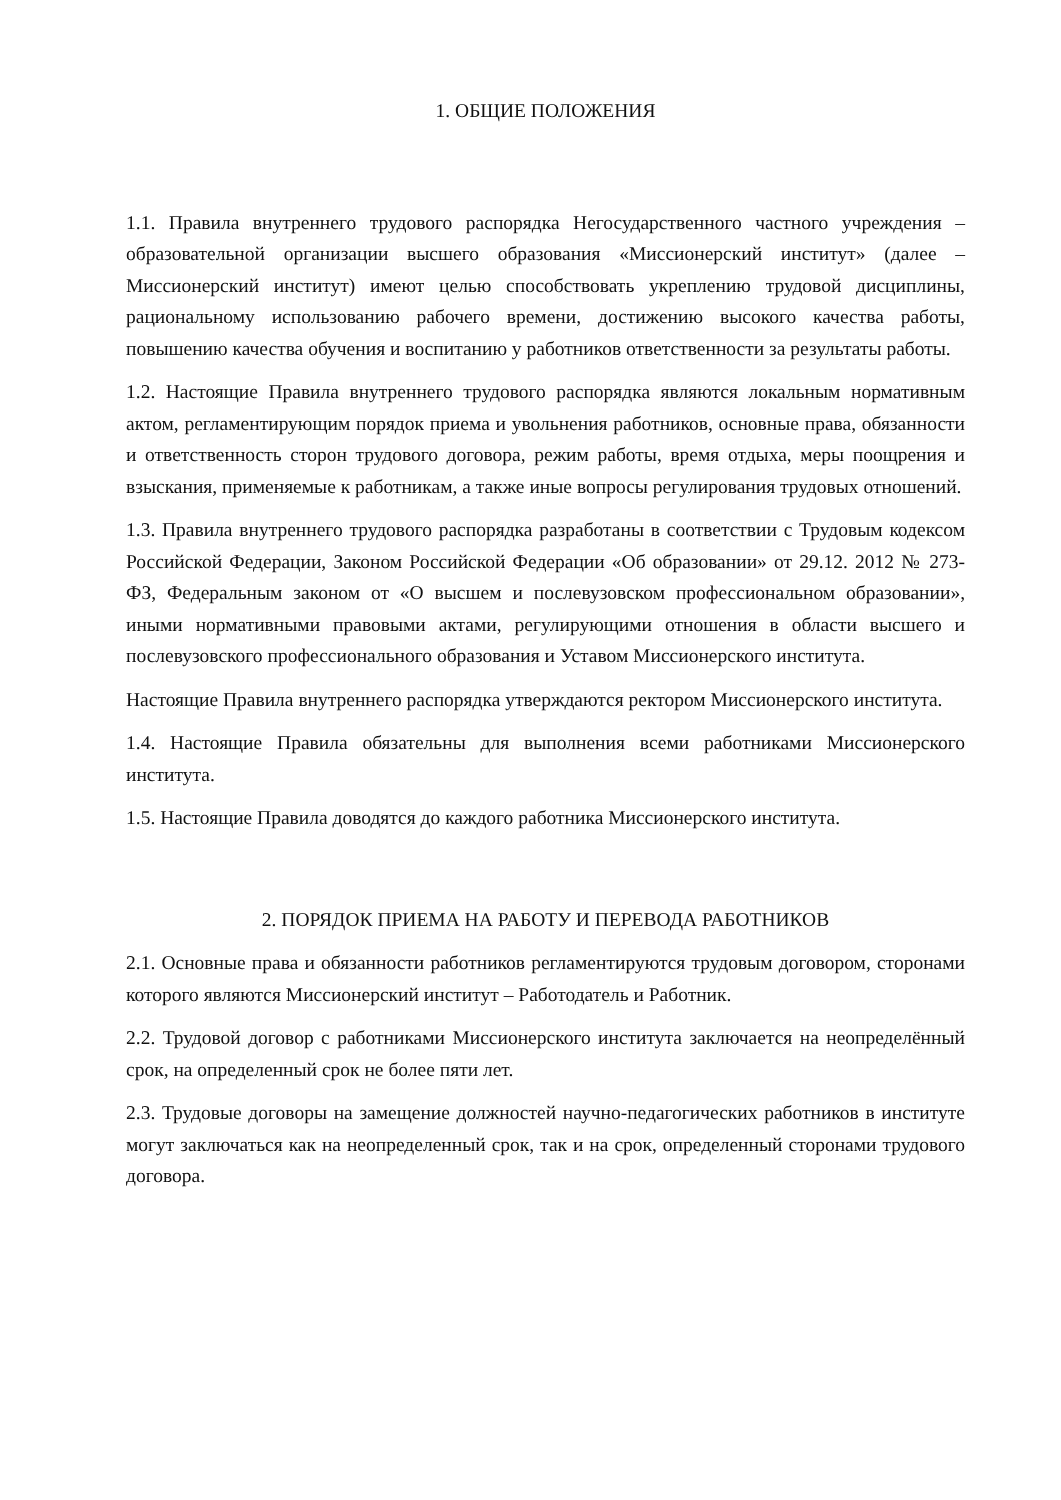1. ОБЩИЕ ПОЛОЖЕНИЯ
1.1. Правила внутреннего трудового распорядка Негосударственного частного учреждения – образовательной организации высшего образования «Миссионерский институт» (далее – Миссионерский институт) имеют целью способствовать укреплению трудовой дисциплины, рациональному использованию рабочего времени, достижению высокого качества работы, повышению качества обучения и воспитанию у работников ответственности за результаты работы.
1.2. Настоящие Правила внутреннего трудового распорядка являются локальным нормативным актом, регламентирующим порядок приема и увольнения работников, основные права, обязанности и ответственность сторон трудового договора, режим работы, время отдыха, меры поощрения и взыскания, применяемые к работникам, а также иные вопросы регулирования трудовых отношений.
1.3. Правила внутреннего трудового распорядка разработаны в соответствии с Трудовым кодексом Российской Федерации, Законом Российской Федерации «Об образовании» от 29.12. 2012 № 273-ФЗ, Федеральным законом от «О высшем и послевузовском профессиональном образовании», иными нормативными правовыми актами, регулирующими отношения в области высшего и послевузовского профессионального образования и Уставом Миссионерского института.
Настоящие Правила внутреннего распорядка утверждаются ректором Миссионерского института.
1.4. Настоящие Правила обязательны для выполнения всеми работниками Миссионерского института.
1.5. Настоящие Правила доводятся до каждого работника Миссионерского института.
2. ПОРЯДОК ПРИЕМА НА РАБОТУ И ПЕРЕВОДА РАБОТНИКОВ
2.1. Основные права и обязанности работников регламентируются трудовым договором, сторонами которого являются Миссионерский институт – Работодатель и Работник.
2.2. Трудовой договор с работниками Миссионерского института заключается на неопределённый срок, на определенный срок не более пяти лет.
2.3. Трудовые договоры на замещение должностей научно-педагогических работников в институте могут заключаться как на неопределенный срок, так и на срок, определенный сторонами трудового договора.